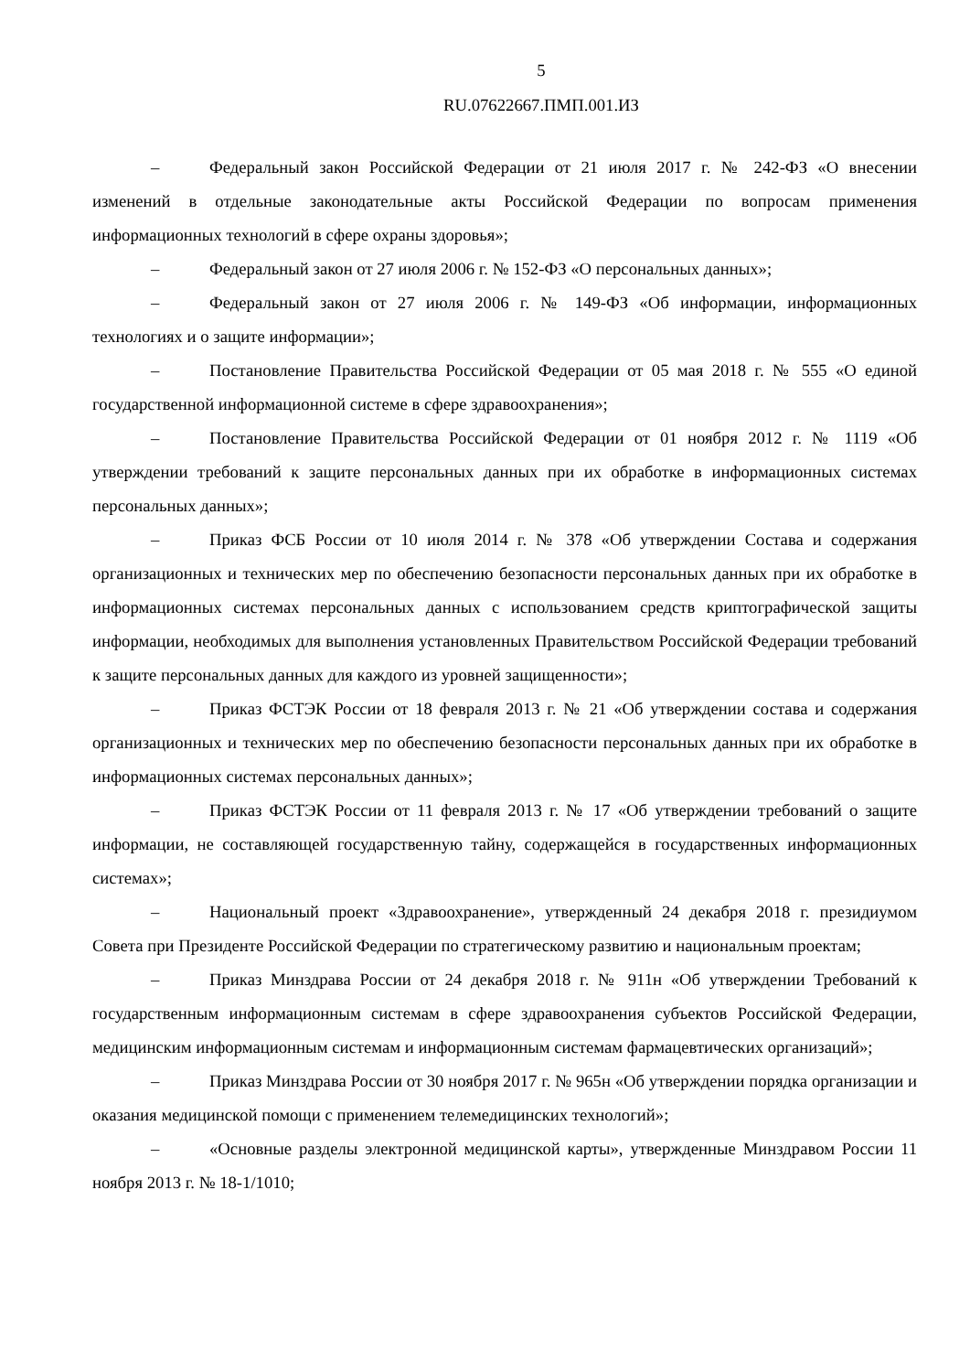5
RU.07622667.ПМП.001.ИЗ
– Федеральный закон Российской Федерации от 21 июля 2017 г. № 242-ФЗ «О внесении изменений в отдельные законодательные акты Российской Федерации по вопросам применения информационных технологий в сфере охраны здоровья»;
– Федеральный закон от 27 июля 2006 г. № 152-ФЗ «О персональных данных»;
– Федеральный закон от 27 июля 2006 г. № 149-ФЗ «Об информации, информационных технологиях и о защите информации»;
– Постановление Правительства Российской Федерации от 05 мая 2018 г. № 555 «О единой государственной информационной системе в сфере здравоохранения»;
– Постановление Правительства Российской Федерации от 01 ноября 2012 г. № 1119 «Об утверждении требований к защите персональных данных при их обработке в информационных системах персональных данных»;
– Приказ ФСБ России от 10 июля 2014 г. № 378 «Об утверждении Состава и содержания организационных и технических мер по обеспечению безопасности персональных данных при их обработке в информационных системах персональных данных с использованием средств криптографической защиты информации, необходимых для выполнения установленных Правительством Российской Федерации требований к защите персональных данных для каждого из уровней защищенности»;
– Приказ ФСТЭК России от 18 февраля 2013 г. № 21 «Об утверждении состава и содержания организационных и технических мер по обеспечению безопасности персональных данных при их обработке в информационных системах персональных данных»;
– Приказ ФСТЭК России от 11 февраля 2013 г. № 17 «Об утверждении требований о защите информации, не составляющей государственную тайну, содержащейся в государственных информационных системах»;
– Национальный проект «Здравоохранение», утвержденный 24 декабря 2018 г. президиумом Совета при Президенте Российской Федерации по стратегическому развитию и национальным проектам;
– Приказ Минздрава России от 24 декабря 2018 г. № 911н «Об утверждении Требований к государственным информационным системам в сфере здравоохранения субъектов Российской Федерации, медицинским информационным системам и информационным системам фармацевтических организаций»;
– Приказ Минздрава России от 30 ноября 2017 г. № 965н «Об утверждении порядка организации и оказания медицинской помощи с применением телемедицинских технологий»;
– «Основные разделы электронной медицинской карты», утвержденные Минздравом России 11 ноября 2013 г. № 18-1/1010;